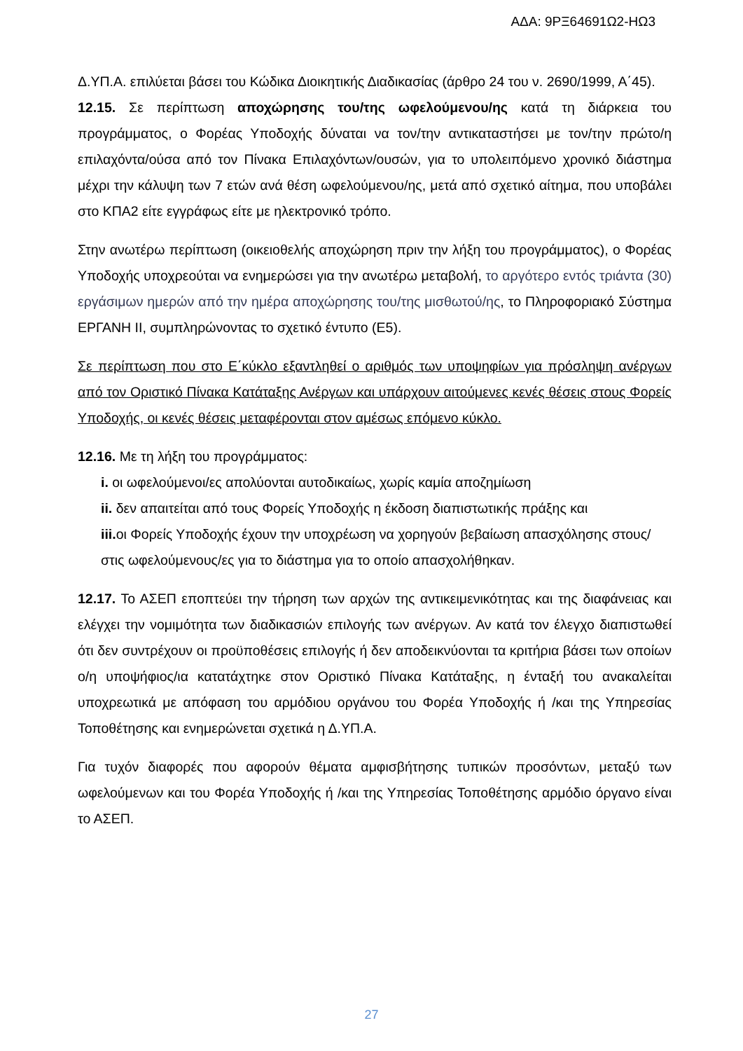ΑΔΑ: 9ΡΞ64691Ω2-ΗΩ3
Δ.ΥΠ.Α. επιλύεται βάσει του Κώδικα Διοικητικής Διαδικασίας (άρθρο 24 του ν. 2690/1999, Α΄45).
12.15. Σε περίπτωση αποχώρησης του/της ωφελούμενου/ης κατά τη διάρκεια του προγράμματος, ο Φορέας Υποδοχής δύναται να τον/την αντικαταστήσει με τον/την πρώτο/η επιλαχόντα/ούσα από τον Πίνακα Επιλαχόντων/ουσών, για το υπολειπόμενο χρονικό διάστημα μέχρι την κάλυψη των 7 ετών ανά θέση ωφελούμενου/ης, μετά από σχετικό αίτημα, που υποβάλει στο ΚΠΑ2 είτε εγγράφως είτε με ηλεκτρονικό τρόπο.
Στην ανωτέρω περίπτωση (οικειοθελής αποχώρηση πριν την λήξη του προγράμματος), ο Φορέας Υποδοχής υποχρεούται να ενημερώσει για την ανωτέρω μεταβολή, το αργότερο εντός τριάντα (30) εργάσιμων ημερών από την ημέρα αποχώρησης του/της μισθωτού/ης, το Πληροφοριακό Σύστημα ΕΡΓΑΝΗ ΙΙ, συμπληρώνοντας το σχετικό έντυπο (Ε5).
Σε περίπτωση που στο Ε΄κύκλο εξαντληθεί ο αριθμός των υποψηφίων για πρόσληψη ανέργων από τον Οριστικό Πίνακα Κατάταξης Ανέργων και υπάρχουν αιτούμενες κενές θέσεις στους Φορείς Υποδοχής, οι κενές θέσεις μεταφέρονται στον αμέσως επόμενο κύκλο.
12.16. Με τη λήξη του προγράμματος:
i. οι ωφελούμενοι/ες απολύονται αυτοδικαίως, χωρίς καμία αποζημίωση
ii. δεν απαιτείται από τους Φορείς Υποδοχής η έκδοση διαπιστωτικής πράξης και
iii. οι Φορείς Υποδοχής έχουν την υποχρέωση να χορηγούν βεβαίωση απασχόλησης στους/στις ωφελούμενους/ες για το διάστημα για το οποίο απασχολήθηκαν.
12.17. Το ΑΣΕΠ εποπτεύει την τήρηση των αρχών της αντικειμενικότητας και της διαφάνειας και ελέγχει την νομιμότητα των διαδικασιών επιλογής των ανέργων. Αν κατά τον έλεγχο διαπιστωθεί ότι δεν συντρέχουν οι προϋποθέσεις επιλογής ή δεν αποδεικνύονται τα κριτήρια βάσει των οποίων ο/η υποψήφιος/ια κατατάχτηκε στον Οριστικό Πίνακα Κατάταξης, η ένταξή του ανακαλείται υποχρεωτικά με απόφαση του αρμόδιου οργάνου του Φορέα Υποδοχής ή /και της Υπηρεσίας Τοποθέτησης και ενημερώνεται σχετικά η Δ.ΥΠ.Α.
Για τυχόν διαφορές που αφορούν θέματα αμφισβήτησης τυπικών προσόντων, μεταξύ των ωφελούμενων και του Φορέα Υποδοχής ή /και της Υπηρεσίας Τοποθέτησης αρμόδιο όργανο είναι το ΑΣΕΠ.
27